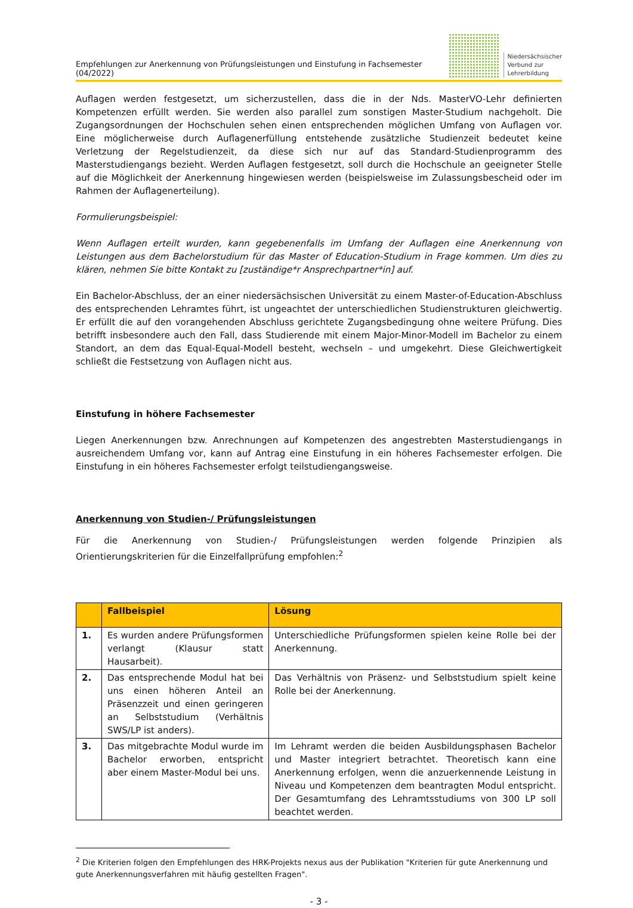Empfehlungen zur Anerkennung von Prüfungsleistungen und Einstufung in Fachsemester (04/2022)
Niedersächsischer
Verbund zur
Lehrerbildung
Auflagen werden festgesetzt, um sicherzustellen, dass die in der Nds. MasterVO-Lehr definierten Kompetenzen erfüllt werden. Sie werden also parallel zum sonstigen Master-Studium nachgeholt. Die Zugangsordnungen der Hochschulen sehen einen entsprechenden möglichen Umfang von Auflagen vor. Eine möglicherweise durch Auflagenerfüllung entstehende zusätzliche Studienzeit bedeutet keine Verletzung der Regelstudienzeit, da diese sich nur auf das Standard-Studienprogramm des Masterstudiengangs bezieht. Werden Auflagen festgesetzt, soll durch die Hochschule an geeigneter Stelle auf die Möglichkeit der Anerkennung hingewiesen werden (beispielsweise im Zulassungsbescheid oder im Rahmen der Auflagenerteilung).
Formulierungsbeispiel:
Wenn Auflagen erteilt wurden, kann gegebenenfalls im Umfang der Auflagen eine Anerkennung von Leistungen aus dem Bachelorstudium für das Master of Education-Studium in Frage kommen. Um dies zu klären, nehmen Sie bitte Kontakt zu [zuständige*r Ansprechpartner*in] auf.
Ein Bachelor-Abschluss, der an einer niedersächsischen Universität zu einem Master-of-Education-Abschluss des entsprechenden Lehramtes führt, ist ungeachtet der unterschiedlichen Studienstrukturen gleichwertig. Er erfüllt die auf den vorangehenden Abschluss gerichtete Zugangsbedingung ohne weitere Prüfung. Dies betrifft insbesondere auch den Fall, dass Studierende mit einem Major-Minor-Modell im Bachelor zu einem Standort, an dem das Equal-Equal-Modell besteht, wechseln – und umgekehrt. Diese Gleichwertigkeit schließt die Festsetzung von Auflagen nicht aus.
Einstufung in höhere Fachsemester
Liegen Anerkennungen bzw. Anrechnungen auf Kompetenzen des angestrebten Masterstudiengangs in ausreichendem Umfang vor, kann auf Antrag eine Einstufung in ein höheres Fachsemester erfolgen. Die Einstufung in ein höheres Fachsemester erfolgt teilstudiengangsweise.
Anerkennung von Studien-/ Prüfungsleistungen
Für die Anerkennung von Studien-/ Prüfungsleistungen werden folgende Prinzipien als Orientierungskriterien für die Einzelfallprüfung empfohlen:<sup>2</sup>
| | Fallbeispiel | Lösung |
| --- | --- | --- |
| 1. | Es wurden andere Prüfungsformen verlangt (Klausur statt Hausarbeit). | Unterschiedliche Prüfungsformen spielen keine Rolle bei der Anerkennung. |
| 2. | Das entsprechende Modul hat bei uns einen höheren Anteil an Präsenzzeit und einen geringeren an Selbststudium (Verhältnis SWS/LP ist anders). | Das Verhältnis von Präsenz- und Selbststudium spielt keine Rolle bei der Anerkennung. |
| 3. | Das mitgebrachte Modul wurde im Bachelor erworben, entspricht aber einem Master-Modul bei uns. | Im Lehramt werden die beiden Ausbildungsphasen Bachelor und Master integriert betrachtet. Theoretisch kann eine Anerkennung erfolgen, wenn die anzuerkennende Leistung in Niveau und Kompetenzen dem beantragten Modul entspricht. Der Gesamtumfang des Lehramtsstudiums von 300 LP soll beachtet werden. |
<sup>2</sup> Die Kriterien folgen den Empfehlungen des HRK-Projekts nexus aus der Publikation "Kriterien für gute Anerkennung und gute Anerkennungsverfahren mit häufig gestellten Fragen".
- 3 -